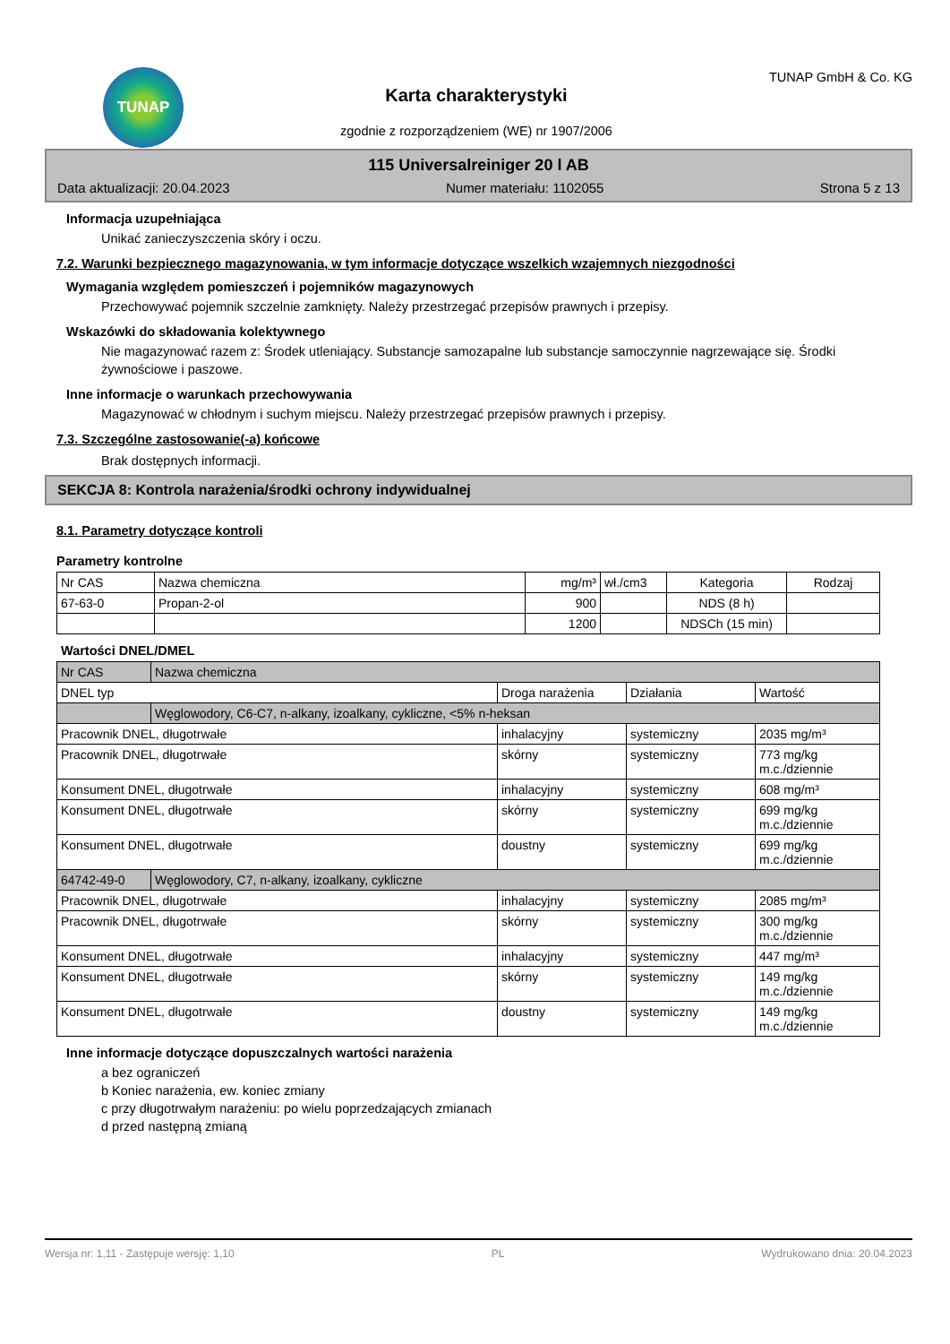TUNAP
Karta charakterystyki
zgodnie z rozporządzeniem (WE) nr 1907/2006
TUNAP GmbH & Co. KG
115 Universalreiniger 20 l AB
Data aktualizacji: 20.04.2023 Numer materiału: 1102055 Strona 5 z 13
Informacja uzupełniająca
Unikać zanieczyszczenia skóry i oczu.
7.2. Warunki bezpiecznego magazynowania, w tym informacje dotyczące wszelkich wzajemnych niezgodności
Wymagania względem pomieszczeń i pojemników magazynowych
Przechowywać pojemnik szczelnie zamknięty. Należy przestrzegać przepisów prawnych i przepisy.
Wskazówki do składowania kolektywnego
Nie magazynować razem z: Środek utleniający. Substancje samozapalne lub substancje samoczynnie nagrzewające się. Środki żywnościowe i paszowe.
Inne informacje o warunkach przechowywania
Magazynować w chłodnym i suchym miejscu. Należy przestrzegać przepisów prawnych i przepisy.
7.3. Szczególne zastosowanie(-a) końcowe
Brak dostępnych informacji.
SEKCJA 8: Kontrola narażenia/środki ochrony indywidualnej
8.1. Parametry dotyczące kontroli
Parametry kontrolne
| Nr CAS | Nazwa chemiczna | mg/m³ | wł./cm3 | Kategoria | Rodzaj |
| 67-63-0 | Propan-2-ol | 900 | | NDS (8 h) | |
| | | 1200 | | NDSCh (15 min) | |
Wartości DNEL/DMEL
| Nr CAS | Nazwa chemiczna | | | |
| DNEL typ | | Droga narażenia | Działania | Wartość |
| | Węglowodory, C6-C7, n-alkany, izoalkany, cykliczne, <5% n-heksan | | | |
| Pracownik DNEL, długotrwałe | | inhalacyjny | systemiczny | 2035 mg/m³ |
| Pracownik DNEL, długotrwałe | | skórny | systemiczny | 773 mg/kg m.c./dziennie |
| Konsument DNEL, długotrwałe | | inhalacyjny | systemiczny | 608 mg/m³ |
| Konsument DNEL, długotrwałe | | skórny | systemiczny | 699 mg/kg m.c./dziennie |
| Konsument DNEL, długotrwałe | | doustny | systemiczny | 699 mg/kg m.c./dziennie |
| 64742-49-0 | Węglowodory, C7, n-alkany, izoalkany, cykliczne | | | |
| Pracownik DNEL, długotrwałe | | inhalacyjny | systemiczny | 2085 mg/m³ |
| Pracownik DNEL, długotrwałe | | skórny | systemiczny | 300 mg/kg m.c./dziennie |
| Konsument DNEL, długotrwałe | | inhalacyjny | systemiczny | 447 mg/m³ |
| Konsument DNEL, długotrwałe | | skórny | systemiczny | 149 mg/kg m.c./dziennie |
| Konsument DNEL, długotrwałe | | doustny | systemiczny | 149 mg/kg m.c./dziennie |
Inne informacje dotyczące dopuszczalnych wartości narażenia
a bez ograniczeń
b Koniec narażenia, ew. koniec zmiany
c przy długotrwałym narażeniu: po wielu poprzedzających zmianach
d przed następną zmianą
Wersja nr: 1,11 - Zastępuje wersję: 1,10 PL Wydrukowano dnia: 20.04.2023